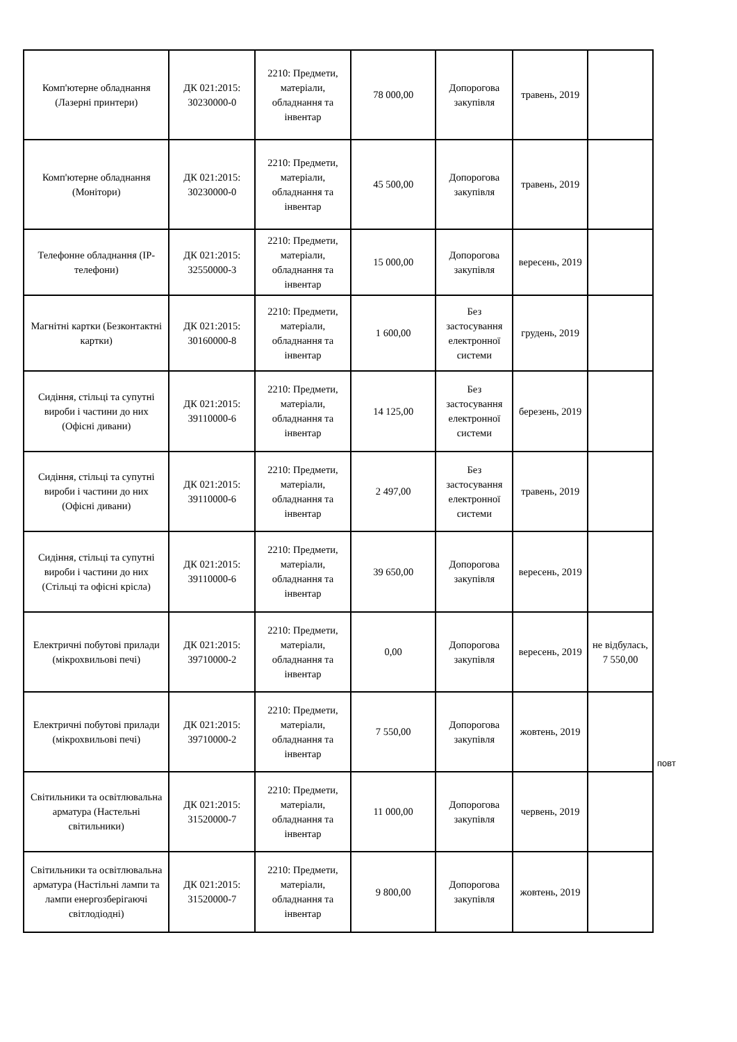| Комп'ютерне обладнання (Лазерні принтери) | ДК 021:2015: 30230000-0 | 2210: Предмети, матеріали, обладнання та інвентар | 78 000,00 | Допорогова закупівля | травень, 2019 | |
| Комп'ютерне обладнання (Монітори) | ДК 021:2015: 30230000-0 | 2210: Предмети, матеріали, обладнання та інвентар | 45 500,00 | Допорогова закупівля | травень, 2019 | |
| Телефонне обладнання (IP-телефони) | ДК 021:2015: 32550000-3 | 2210: Предмети, матеріали, обладнання та інвентар | 15 000,00 | Допорогова закупівля | вересень, 2019 | |
| Магнітні картки (Безконтактні картки) | ДК 021:2015: 30160000-8 | 2210: Предмети, матеріали, обладнання та інвентар | 1 600,00 | Без застосування електронної системи | грудень, 2019 | |
| Сидіння, стільці та супутні вироби і частини до них (Офісні дивани) | ДК 021:2015: 39110000-6 | 2210: Предмети, матеріали, обладнання та інвентар | 14 125,00 | Без застосування електронної системи | березень, 2019 | |
| Сидіння, стільці та супутні вироби і частини до них (Офісні дивани) | ДК 021:2015: 39110000-6 | 2210: Предмети, матеріали, обладнання та інвентар | 2 497,00 | Без застосування електронної системи | травень, 2019 | |
| Сидіння, стільці та супутні вироби і частини до них (Стільці та офісні крісла) | ДК 021:2015: 39110000-6 | 2210: Предмети, матеріали, обладнання та інвентар | 39 650,00 | Допорогова закупівля | вересень, 2019 | |
| Електричні побутові прилади (мікрохвильові печі) | ДК 021:2015: 39710000-2 | 2210: Предмети, матеріали, обладнання та інвентар | 0,00 | Допорогова закупівля | вересень, 2019 | не відбулась, 7 550,00 |
| Електричні побутові прилади (мікрохвильові печі) | ДК 021:2015: 39710000-2 | 2210: Предмети, матеріали, обладнання та інвентар | 7 550,00 | Допорогова закупівля | жовтень, 2019 | |
| Світильники та освітлювальна арматура (Настельні світильники) | ДК 021:2015: 31520000-7 | 2210: Предмети, матеріали, обладнання та інвентар | 11 000,00 | Допорогова закупівля | червень, 2019 | |
| Світильники та освітлювальна арматура (Настільні лампи та лампи енергозберігаючі світлодіодні) | ДК 021:2015: 31520000-7 | 2210: Предмети, матеріали, обладнання та інвентар | 9 800,00 | Допорогова закупівля | жовтень, 2019 | |
повт